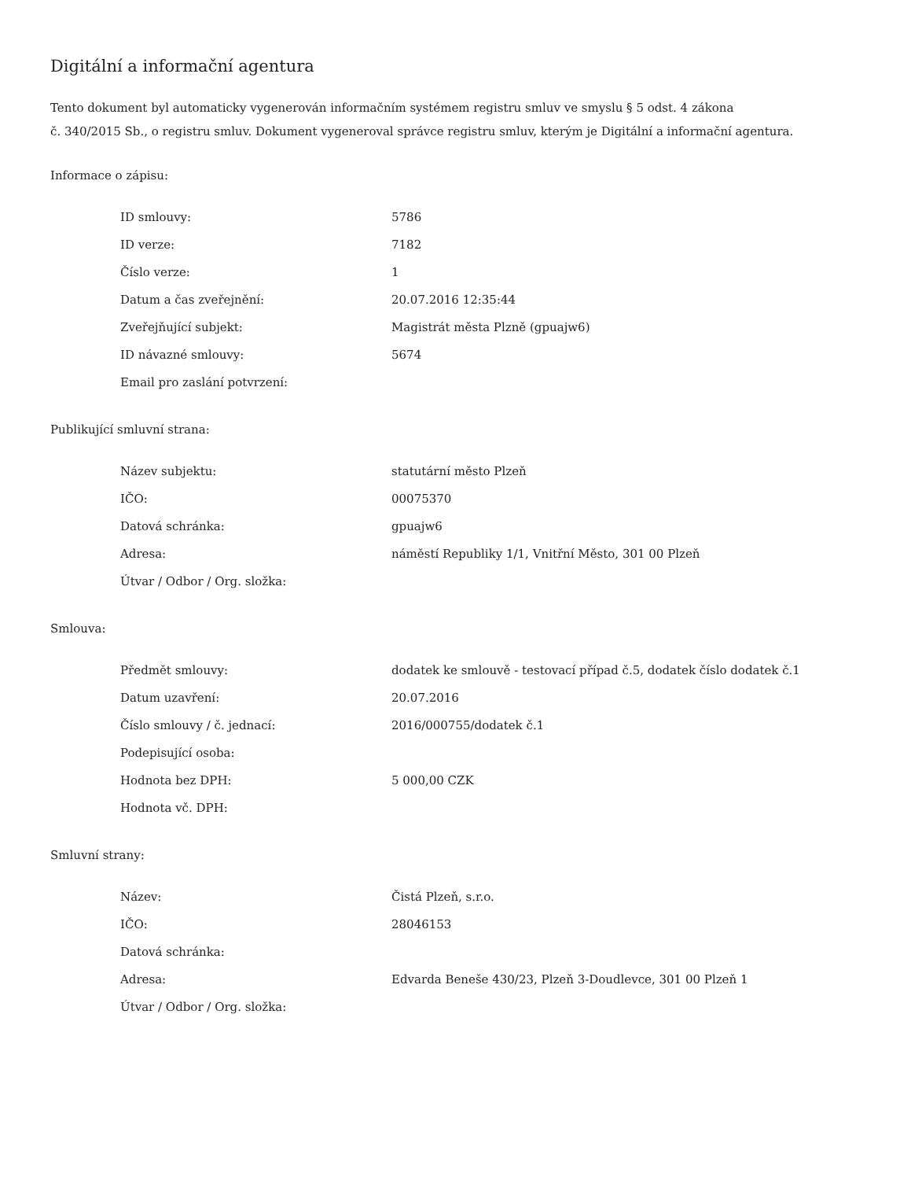Digitální a informační agentura
Tento dokument byl automaticky vygenerován informačním systémem registru smluv ve smyslu § 5 odst. 4 zákona
č. 340/2015 Sb., o registru smluv. Dokument vygeneroval správce registru smluv, kterým je Digitální a informační agentura.
Informace o zápisu:
| ID smlouvy: | 5786 |
| ID verze: | 7182 |
| Číslo verze: | 1 |
| Datum a čas zveřejnění: | 20.07.2016 12:35:44 |
| Zveřejňující subjekt: | Magistrát města Plzně (gpuajw6) |
| ID návazné smlouvy: | 5674 |
| Email pro zaslání potvrzení: | |
Publikující smluvní strana:
| Název subjektu: | statutární město Plzeň |
| IČO: | 00075370 |
| Datová schránka: | gpuajw6 |
| Adresa: | náměstí Republiky 1/1, Vnitřní Město, 301 00 Plzeň |
| Útvar / Odbor / Org. složka: | |
Smlouva:
| Předmět smlouvy: | dodatek ke smlouvě - testovací případ č.5, dodatek číslo dodatek č.1 |
| Datum uzavření: | 20.07.2016 |
| Číslo smlouvy / č. jednací: | 2016/000755/dodatek č.1 |
| Podepisující osoba: | |
| Hodnota bez DPH: | 5 000,00 CZK |
| Hodnota vč. DPH: | |
Smluvní strany:
| Název: | Čistá Plzeň, s.r.o. |
| IČO: | 28046153 |
| Datová schránka: | |
| Adresa: | Edvarda Beneše 430/23, Plzeň 3-Doudlevce, 301 00 Plzeň 1 |
| Útvar / Odbor / Org. složka: | |